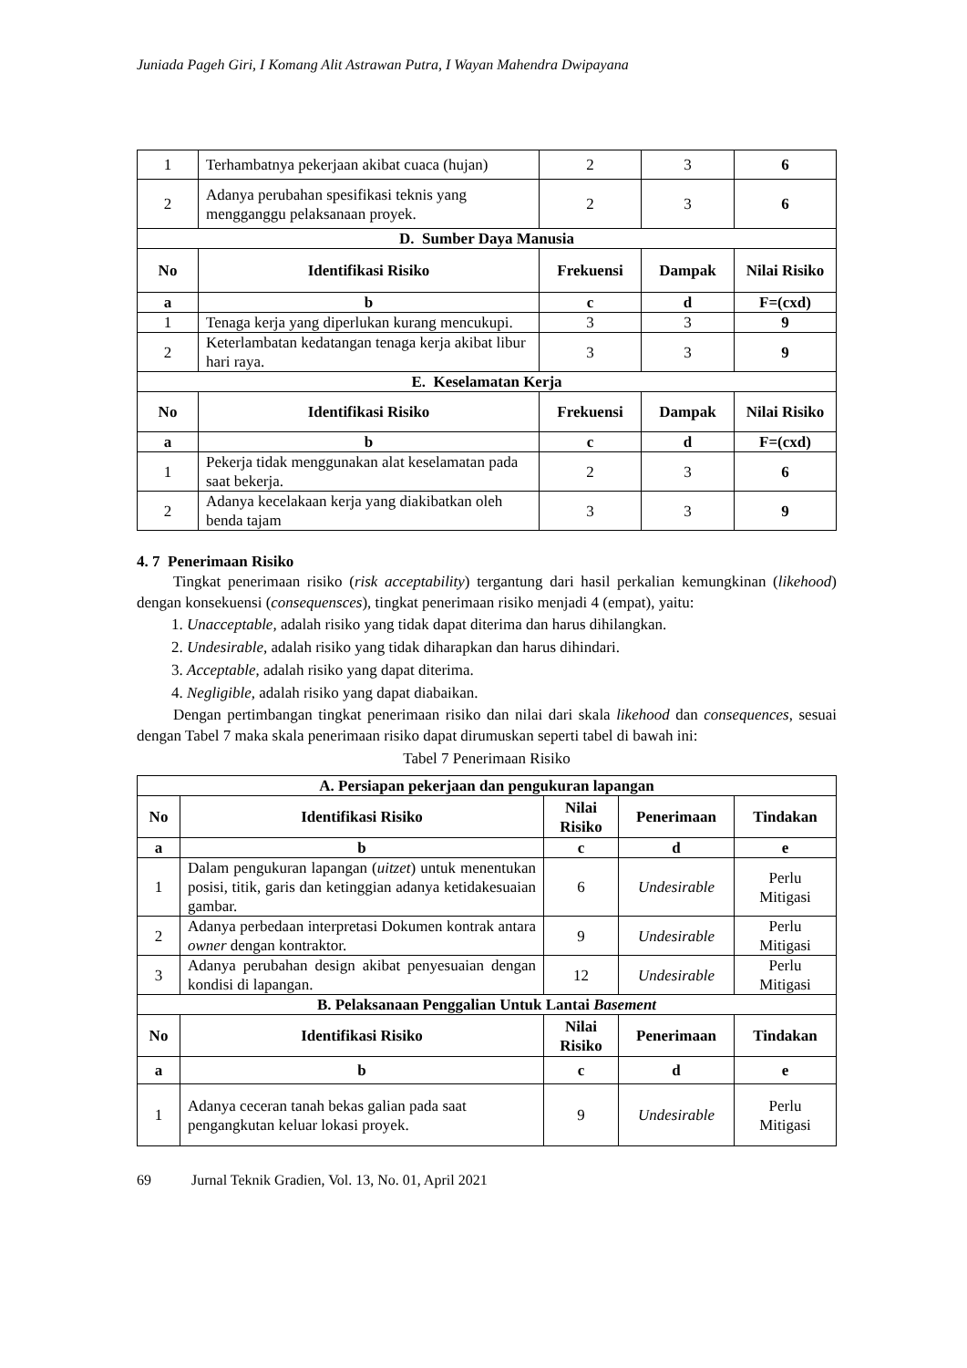Juniada Pageh Giri, I Komang Alit Astrawan Putra, I Wayan Mahendra Dwipayana
| 1 | Terhambatnya pekerjaan akibat cuaca (hujan) | 2 | 3 | 6 |
| 2 | Adanya perubahan spesifikasi teknis yang mengganggu pelaksanaan proyek. | 2 | 3 | 6 |
| D. Sumber Daya Manusia | | | | |
| No | Identifikasi Risiko | Frekuensi | Dampak | Nilai Risiko |
| a | b | c | d | F=(cxd) |
| 1 | Tenaga kerja yang diperlukan kurang mencukupi. | 3 | 3 | 9 |
| 2 | Keterlambatan kedatangan tenaga kerja akibat libur hari raya. | 3 | 3 | 9 |
| E. Keselamatan Kerja | | | | |
| No | Identifikasi Risiko | Frekuensi | Dampak | Nilai Risiko |
| a | b | c | d | F=(cxd) |
| 1 | Pekerja tidak menggunakan alat keselamatan pada saat bekerja. | 2 | 3 | 6 |
| 2 | Adanya kecelakaan kerja yang diakibatkan oleh benda tajam | 3 | 3 | 9 |
4. 7 Penerimaan Risiko
Tingkat penerimaan risiko (risk acceptability) tergantung dari hasil perkalian kemungkinan (likehood) dengan konsekuensi (consequensces), tingkat penerimaan risiko menjadi 4 (empat), yaitu:
1. Unacceptable, adalah risiko yang tidak dapat diterima dan harus dihilangkan.
2. Undesirable, adalah risiko yang tidak diharapkan dan harus dihindari.
3. Acceptable, adalah risiko yang dapat diterima.
4. Negligible, adalah risiko yang dapat diabaikan.
Dengan pertimbangan tingkat penerimaan risiko dan nilai dari skala likehood dan consequences, sesuai dengan Tabel 7 maka skala penerimaan risiko dapat dirumuskan seperti tabel di bawah ini:
Tabel 7 Penerimaan Risiko
| A. Persiapan pekerjaan dan pengukuran lapangan | | | | |
| No | Identifikasi Risiko | Nilai Risiko | Penerimaan | Tindakan |
| a | b | c | d | e |
| 1 | Dalam pengukuran lapangan ( uitzet ) untuk menentukan posisi, titik, garis dan ketinggian adanya ketidakesuaian gambar. | 6 | Undesirable | Perlu Mitigasi |
| 2 | Adanya perbedaan interpretasi Dokumen kontrak antara owner dengan kontraktor. | 9 | Undesirable | Perlu Mitigasi |
| 3 | Adanya perubahan design akibat penyesuaian dengan kondisi di lapangan. | 12 | Undesirable | Perlu Mitigasi |
| B. Pelaksanaan Penggalian Untuk Lantai Basement | | | | |
| No | Identifikasi Risiko | Nilai Risiko | Penerimaan | Tindakan |
| a | b | c | d | e |
| 1 | Adanya ceceran tanah bekas galian pada saat pengangkutan keluar lokasi proyek. | 9 | Undesirable | Perlu Mitigasi |
69 Jurnal Teknik Gradien, Vol. 13, No. 01, April 2021